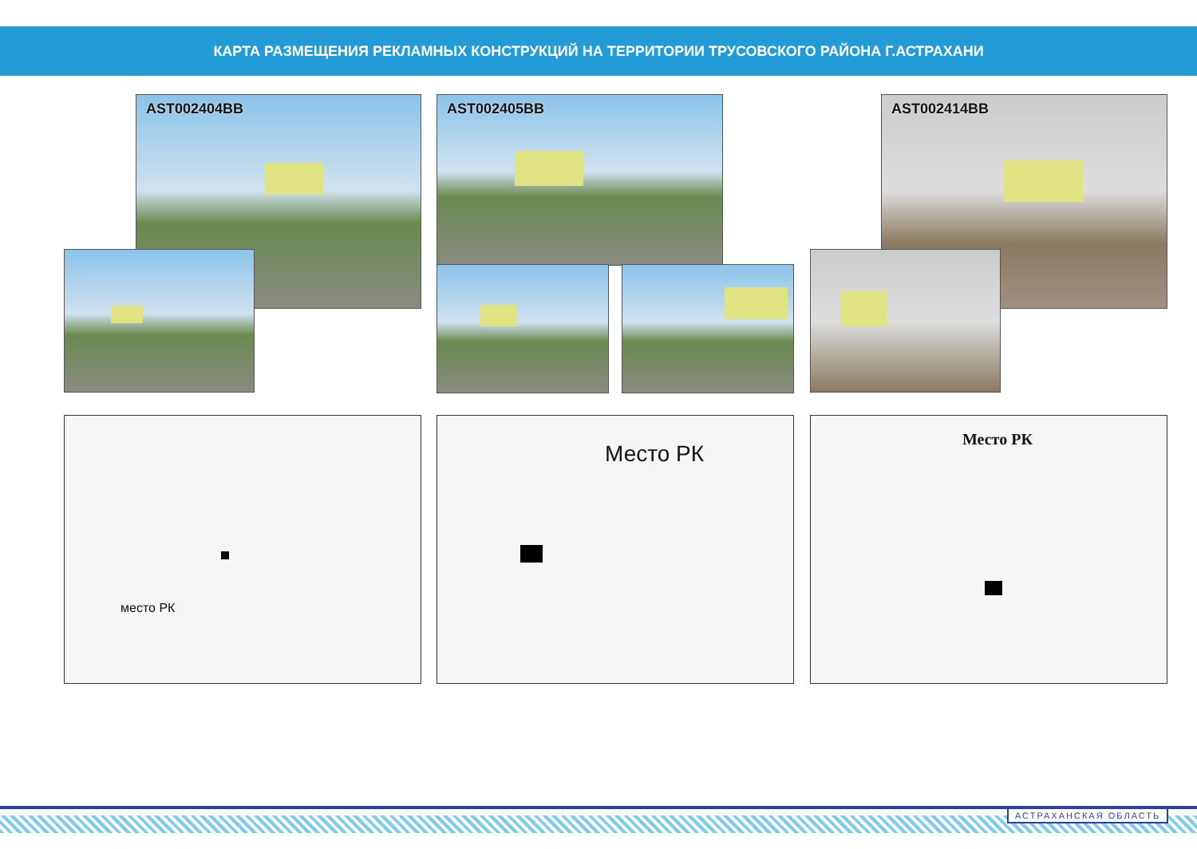КАРТА РАЗМЕЩЕНИЯ РЕКЛАМНЫХ КОНСТРУКЦИЙ НА ТЕРРИТОРИИ ТРУСОВСКОГО РАЙОНА Г.АСТРАХАНИ
AST002404BB AST002405BB AST002414BB
место РК Место РК Место РК
АСТРАХАНСКАЯ ОБЛАСТЬ